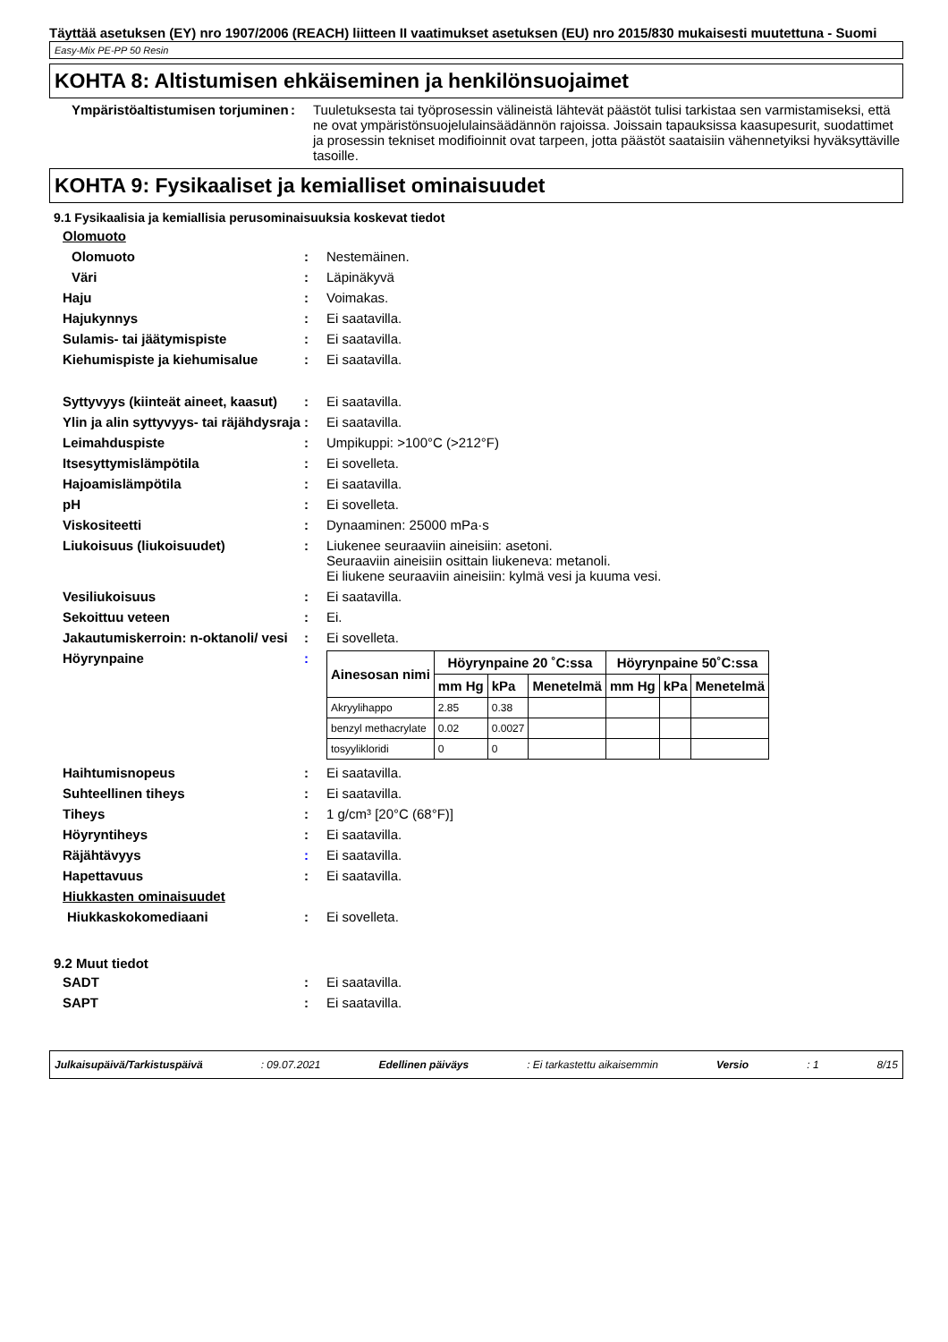Täyttää asetuksen (EY) nro 1907/2006 (REACH) liitteen II vaatimukset asetuksen (EU) nro 2015/830 mukaisesti muutettuna - Suomi
Easy-Mix PE-PP 50 Resin
KOHTA 8: Altistumisen ehkäiseminen ja henkilönsuojaimet
Ympäristöaltistumisen torjuminen
: Tuuletuksesta tai työprosessin välineistä lähtevät päästöt tulisi tarkistaa sen varmistamiseksi, että ne ovat ympäristönsuojelulainsäädännön rajoissa. Joissain tapauksissa kaasupesurit, suodattimet ja prosessin tekniset modifioinnit ovat tarpeen, jotta päästöt saataisiin vähennetyiksi hyväksyttäville tasoille.
KOHTA 9: Fysikaaliset ja kemialliset ominaisuudet
9.1 Fysikaalisia ja kemiallisia perusominaisuuksia koskevat tiedot
Olomuoto
Olomuoto : Nestemäinen.
Väri : Läpinäkyvä
Haju : Voimakas.
Hajukynnys : Ei saatavilla.
Sulamis- tai jäätymispiste : Ei saatavilla.
Kiehumispiste ja kiehumisalue : Ei saatavilla.
Syttyvyys (kiinteät aineet, kaasut)
: Ei saatavilla.
Ylin ja alin syttyvyys- tai räjähdysraja
: Ei saatavilla.
Leimahduspiste : Umpikuppi: >100°C (>212°F)
Itsesyttymislämpötila : Ei sovelleta.
Hajoamislämpötila : Ei saatavilla.
pH : Ei sovelleta.
Viskositeetti : Dynaaminen: 25000 mPa·s
Liukoisuus (liukoisuudet) : Liukenee seuraaviin aineisiin: asetoni.
Seuraaviin aineisiin osittain liukeneva: metanoli.
Ei liukene seuraaviin aineisiin: kylmä vesi ja kuuma vesi.
Vesiliukoisuus : Ei saatavilla.
Sekoittuu veteen : Ei.
Jakautumiskerroin: n-oktanoli/ vesi
: Ei sovelleta.
Höyrynpaine :
| Ainesosan nimi | Höyrynpaine 20 ˚C:ssa | | | Höyrynpaine 50˚C:ssa | | |
| --- | --- | --- | --- | --- | --- | --- |
| | mm Hg | kPa | Menetelmä | mm Hg | kPa | Menetelmä |
| Akryylihappo | 2.85 | 0.38 | | | | |
| benzyl methacrylate | 0.02 | 0.0027 | | | | |
| tosyylikloridi | 0 | 0 | | | | |
Haihtumisnopeus : Ei saatavilla.
Suhteellinen tiheys : Ei saatavilla.
Tiheys : 1 g/cm³ [20°C (68°F)]
Höyryntiheys : Ei saatavilla.
Räjähtävyys : Ei saatavilla.
Hapettavuus : Ei saatavilla.
Hiukkasten ominaisuudet
Hiukkaskokomediaani : Ei sovelleta.
9.2 Muut tiedot
SADT : Ei saatavilla.
SAPT : Ei saatavilla.
Julkaisupäivä/Tarkistuspäivä : 09.07.2021 Edellinen päiväys : Ei tarkastettu aikaisemmin Versio : 1 8/15